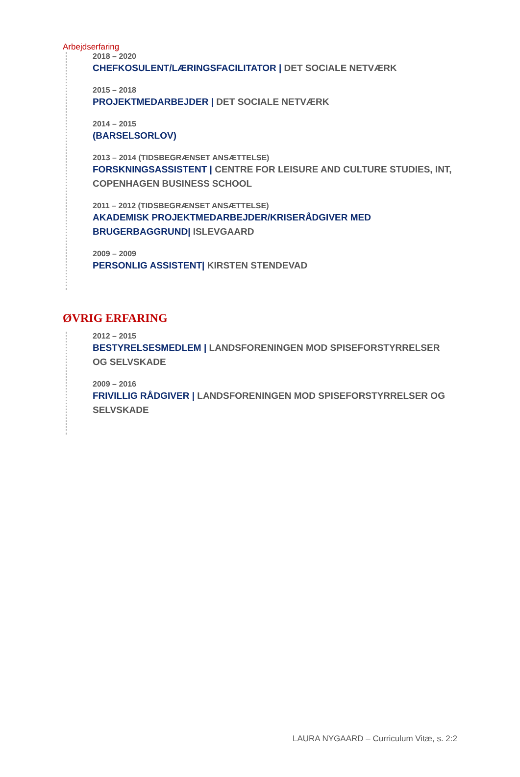Arbejdserfaring
2018 – 2020
CHEFKOSULENT/LÆRINGSFACILITATOR | DET SOCIALE NETVÆRK
2015 – 2018
PROJEKTMEDARBEJDER | DET SOCIALE NETVÆRK
2014 – 2015
(BARSELSORLOV)
2013 – 2014 (TIDSBEGRÆNSET ANSÆTTELSE)
FORSKNINGSASSISTENT | CENTRE FOR LEISURE AND CULTURE STUDIES, INT, COPENHAGEN BUSINESS SCHOOL
2011 – 2012 (TIDSBEGRÆNSET ANSÆTTELSE)
AKADEMISK PROJEKTMEDARBEJDER/KRISERÅDGIVER MED BRUGERBAGGRUND| ISLEVGAARD
2009 – 2009
PERSONLIG ASSISTENT| KIRSTEN STENDEVAD
ØVRIG ERFARING
2012 – 2015
BESTYRELSESMEDLEM | LANDSFORENINGEN MOD SPISEFORSTYRRELSER OG SELVSKADE
2009 – 2016
FRIVILLIG RÅDGIVER | LANDSFORENINGEN MOD SPISEFORSTYRRELSER OG SELVSKADE
LAURA NYGAARD – Curriculum Vitæ, s. 2:2